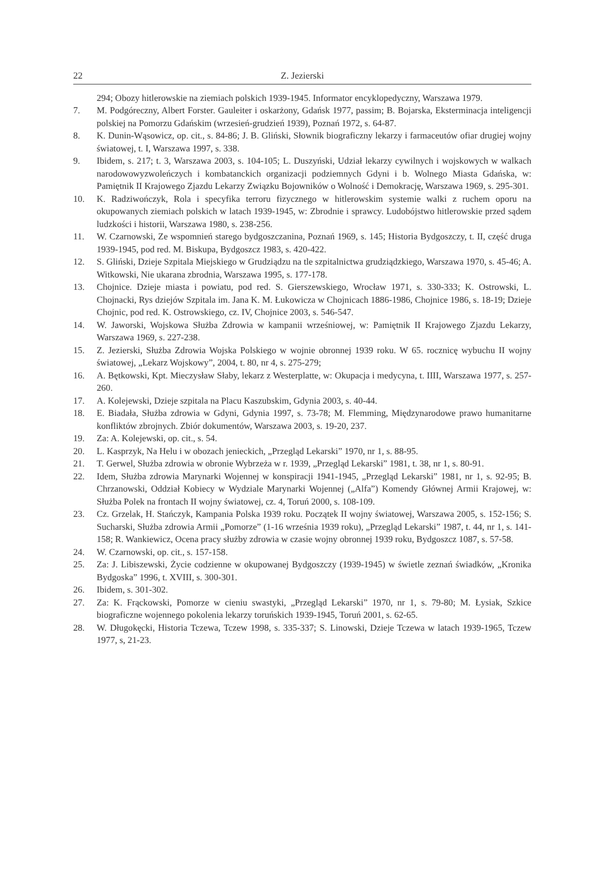22 Z. Jezierski
294; Obozy hitlerowskie na ziemiach polskich 1939-1945. Informator encyklopedyczny, Warszawa 1979.
7. M. Podgóreczny, Albert Forster. Gauleiter i oskarżony, Gdańsk 1977, passim; B. Bojarska, Eksterminacja inteligencji polskiej na Pomorzu Gdańskim (wrzesień-grudzień 1939), Poznań 1972, s. 64-87.
8. K. Dunin-Wąsowicz, op. cit., s. 84-86; J. B. Gliński, Słownik biograficzny lekarzy i farmaceutów ofiar drugiej wojny światowej, t. I, Warszawa 1997, s. 338.
9. Ibidem, s. 217; t. 3, Warszawa 2003, s. 104-105; L. Duszyński, Udział lekarzy cywilnych i wojskowych w walkach narodowowyzwoleńczych i kombatanckich organizacji podziemnych Gdyni i b. Wolnego Miasta Gdańska, w: Pamiętnik II Krajowego Zjazdu Lekarzy Związku Bojowników o Wolność i Demokrację, Warszawa 1969, s. 295-301.
10. K. Radziwończyk, Rola i specyfika terroru fizycznego w hitlerowskim systemie walki z ruchem oporu na okupowanych ziemiach polskich w latach 1939-1945, w: Zbrodnie i sprawcy. Ludobójstwo hitlerowskie przed sądem ludzkości i historii, Warszawa 1980, s. 238-256.
11. W. Czarnowski, Ze wspomnień starego bydgoszczanina, Poznań 1969, s. 145; Historia Bydgoszczy, t. II, część druga 1939-1945, pod red. M. Biskupa, Bydgoszcz 1983, s. 420-422.
12. S. Gliński, Dzieje Szpitala Miejskiego w Grudziądzu na tle szpitalnictwa grudziądzkiego, Warszawa 1970, s. 45-46; A. Witkowski, Nie ukarana zbrodnia, Warszawa 1995, s. 177-178.
13. Chojnice. Dzieje miasta i powiatu, pod red. S. Gierszewskiego, Wrocław 1971, s. 330-333; K. Ostrowski, L. Chojnacki, Rys dziejów Szpitala im. Jana K. M. Łukowicza w Chojnicach 1886-1986, Chojnice 1986, s. 18-19; Dzieje Chojnic, pod red. K. Ostrowskiego, cz. IV, Chojnice 2003, s. 546-547.
14. W. Jaworski, Wojskowa Służba Zdrowia w kampanii wrześniowej, w: Pamiętnik II Krajowego Zjazdu Lekarzy, Warszawa 1969, s. 227-238.
15. Z. Jezierski, Służba Zdrowia Wojska Polskiego w wojnie obronnej 1939 roku. W 65. rocznicę wybuchu II wojny światowej, „Lekarz Wojskowy”, 2004, t. 80, nr 4, s. 275-279;
16. A. Bętkowski, Kpt. Mieczysław Słaby, lekarz z Westerplatte, w: Okupacja i medycyna, t. IIII, Warszawa 1977, s. 257-260.
17. A. Kolejewski, Dzieje szpitala na Placu Kaszubskim, Gdynia 2003, s. 40-44.
18. E. Biadała, Służba zdrowia w Gdyni, Gdynia 1997, s. 73-78; M. Flemming, Międzynarodowe prawo humanitarne konfliktów zbrojnych. Zbiór dokumentów, Warszawa 2003, s. 19-20, 237.
19. Za: A. Kolejewski, op. cit., s. 54.
20. L. Kasprzyk, Na Helu i w obozach jenieckich, „Przegląd Lekarski” 1970, nr 1, s. 88-95.
21. T. Gerwel, Służba zdrowia w obronie Wybrzeża w r. 1939, „Przegląd Lekarski” 1981, t. 38, nr 1, s. 80-91.
22. Idem, Służba zdrowia Marynarki Wojennej w konspiracji 1941-1945, „Przegląd Lekarski” 1981, nr 1, s. 92-95; B. Chrzanowski, Oddział Kobiecy w Wydziale Marynarki Wojennej („Alfa”) Komendy Głównej Armii Krajowej, w: Służba Polek na frontach II wojny światowej, cz. 4, Toruń 2000, s. 108-109.
23. Cz. Grzelak, H. Stańczyk, Kampania Polska 1939 roku. Początek II wojny światowej, Warszawa 2005, s. 152-156; S. Sucharski, Służba zdrowia Armii „Pomorze” (1-16 września 1939 roku), „Przegląd Lekarski” 1987, t. 44, nr 1, s. 141-158; R. Wankiewicz, Ocena pracy służby zdrowia w czasie wojny obronnej 1939 roku, Bydgoszcz 1087, s. 57-58.
24. W. Czarnowski, op. cit., s. 157-158.
25. Za: J. Libiszewski, Życie codzienne w okupowanej Bydgoszczy (1939-1945) w świetle zeznań świadków, „Kronika Bydgoska” 1996, t. XVIII, s. 300-301.
26. Ibidem, s. 301-302.
27. Za: K. Frąckowski, Pomorze w cieniu swastyki, „Przegląd Lekarski” 1970, nr 1, s. 79-80; M. Łysiak, Szkice biograficzne wojennego pokolenia lekarzy toruńskich 1939-1945, Toruń 2001, s. 62-65.
28. W. Długokęcki, Historia Tczewa, Tczew 1998, s. 335-337; S. Linowski, Dzieje Tczewa w latach 1939-1965, Tczew 1977, s, 21-23.